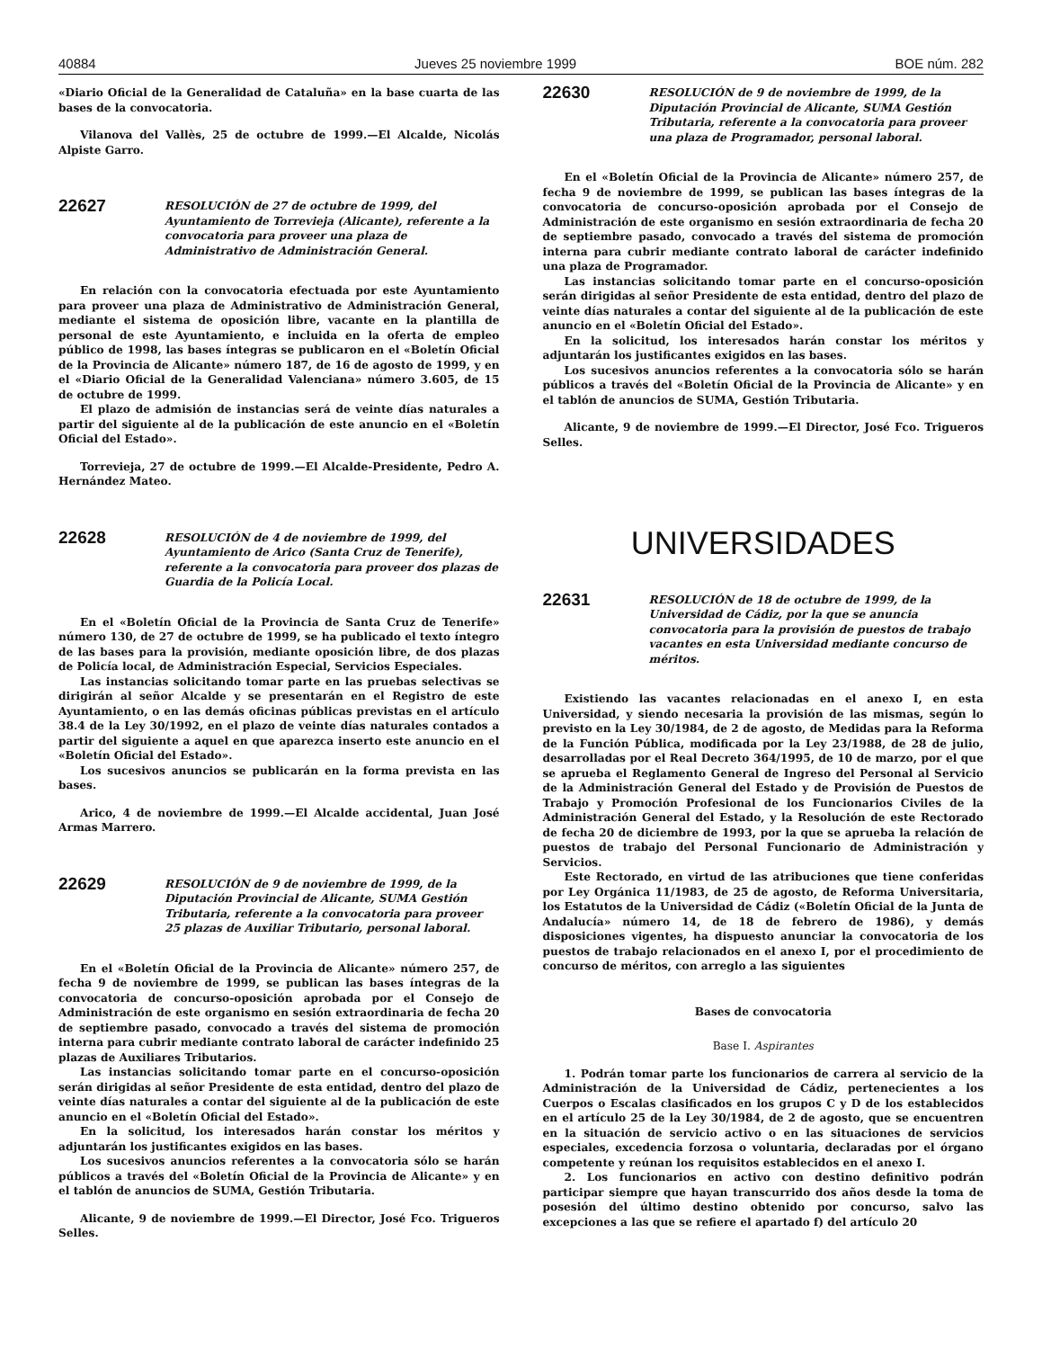40884 Jueves 25 noviembre 1999 BOE núm. 282
«Diario Oficial de la Generalidad de Cataluña» en la base cuarta de las bases de la convocatoria.
Vilanova del Vallès, 25 de octubre de 1999.—El Alcalde, Nicolás Alpiste Garro.
22627
RESOLUCIÓN de 27 de octubre de 1999, del Ayuntamiento de Torrevieja (Alicante), referente a la convocatoria para proveer una plaza de Administrativo de Administración General.
En relación con la convocatoria efectuada por este Ayuntamiento para proveer una plaza de Administrativo de Administración General, mediante el sistema de oposición libre, vacante en la plantilla de personal de este Ayuntamiento, e incluida en la oferta de empleo público de 1998, las bases íntegras se publicaron en el «Boletín Oficial de la Provincia de Alicante» número 187, de 16 de agosto de 1999, y en el «Diario Oficial de la Generalidad Valenciana» número 3.605, de 15 de octubre de 1999.
El plazo de admisión de instancias será de veinte días naturales a partir del siguiente al de la publicación de este anuncio en el «Boletín Oficial del Estado».
Torrevieja, 27 de octubre de 1999.—El Alcalde-Presidente, Pedro A. Hernández Mateo.
22628
RESOLUCIÓN de 4 de noviembre de 1999, del Ayuntamiento de Arico (Santa Cruz de Tenerife), referente a la convocatoria para proveer dos plazas de Guardia de la Policía Local.
En el «Boletín Oficial de la Provincia de Santa Cruz de Tenerife» número 130, de 27 de octubre de 1999, se ha publicado el texto íntegro de las bases para la provisión, mediante oposición libre, de dos plazas de Policía local, de Administración Especial, Servicios Especiales.
Las instancias solicitando tomar parte en las pruebas selectivas se dirigirán al señor Alcalde y se presentarán en el Registro de este Ayuntamiento, o en las demás oficinas públicas previstas en el artículo 38.4 de la Ley 30/1992, en el plazo de veinte días naturales contados a partir del siguiente a aquel en que aparezca inserto este anuncio en el «Boletín Oficial del Estado».
Los sucesivos anuncios se publicarán en la forma prevista en las bases.
Arico, 4 de noviembre de 1999.—El Alcalde accidental, Juan José Armas Marrero.
22629
RESOLUCIÓN de 9 de noviembre de 1999, de la Diputación Provincial de Alicante, SUMA Gestión Tributaria, referente a la convocatoria para proveer 25 plazas de Auxiliar Tributario, personal laboral.
En el «Boletín Oficial de la Provincia de Alicante» número 257, de fecha 9 de noviembre de 1999, se publican las bases íntegras de la convocatoria de concurso-oposición aprobada por el Consejo de Administración de este organismo en sesión extraordinaria de fecha 20 de septiembre pasado, convocado a través del sistema de promoción interna para cubrir mediante contrato laboral de carácter indefinido 25 plazas de Auxiliares Tributarios.
Las instancias solicitando tomar parte en el concurso-oposición serán dirigidas al señor Presidente de esta entidad, dentro del plazo de veinte días naturales a contar del siguiente al de la publicación de este anuncio en el «Boletín Oficial del Estado».
En la solicitud, los interesados harán constar los méritos y adjuntarán los justificantes exigidos en las bases.
Los sucesivos anuncios referentes a la convocatoria sólo se harán públicos a través del «Boletín Oficial de la Provincia de Alicante» y en el tablón de anuncios de SUMA, Gestión Tributaria.
Alicante, 9 de noviembre de 1999.—El Director, José Fco. Trigueros Selles.
22630
RESOLUCIÓN de 9 de noviembre de 1999, de la Diputación Provincial de Alicante, SUMA Gestión Tributaria, referente a la convocatoria para proveer una plaza de Programador, personal laboral.
En el «Boletín Oficial de la Provincia de Alicante» número 257, de fecha 9 de noviembre de 1999, se publican las bases íntegras de la convocatoria de concurso-oposición aprobada por el Consejo de Administración de este organismo en sesión extraordinaria de fecha 20 de septiembre pasado, convocado a través del sistema de promoción interna para cubrir mediante contrato laboral de carácter indefinido una plaza de Programador.
Las instancias solicitando tomar parte en el concurso-oposición serán dirigidas al señor Presidente de esta entidad, dentro del plazo de veinte días naturales a contar del siguiente al de la publicación de este anuncio en el «Boletín Oficial del Estado».
En la solicitud, los interesados harán constar los méritos y adjuntarán los justificantes exigidos en las bases.
Los sucesivos anuncios referentes a la convocatoria sólo se harán públicos a través del «Boletín Oficial de la Provincia de Alicante» y en el tablón de anuncios de SUMA, Gestión Tributaria.
Alicante, 9 de noviembre de 1999.—El Director, José Fco. Trigueros Selles.
UNIVERSIDADES
22631
RESOLUCIÓN de 18 de octubre de 1999, de la Universidad de Cádiz, por la que se anuncia convocatoria para la provisión de puestos de trabajo vacantes en esta Universidad mediante concurso de méritos.
Existiendo las vacantes relacionadas en el anexo I, en esta Universidad, y siendo necesaria la provisión de las mismas, según lo previsto en la Ley 30/1984, de 2 de agosto, de Medidas para la Reforma de la Función Pública, modificada por la Ley 23/1988, de 28 de julio, desarrolladas por el Real Decreto 364/1995, de 10 de marzo, por el que se aprueba el Reglamento General de Ingreso del Personal al Servicio de la Administración General del Estado y de Provisión de Puestos de Trabajo y Promoción Profesional de los Funcionarios Civiles de la Administración General del Estado, y la Resolución de este Rectorado de fecha 20 de diciembre de 1993, por la que se aprueba la relación de puestos de trabajo del Personal Funcionario de Administración y Servicios.
Este Rectorado, en virtud de las atribuciones que tiene conferidas por Ley Orgánica 11/1983, de 25 de agosto, de Reforma Universitaria, los Estatutos de la Universidad de Cádiz («Boletín Oficial de la Junta de Andalucía» número 14, de 18 de febrero de 1986), y demás disposiciones vigentes, ha dispuesto anunciar la convocatoria de los puestos de trabajo relacionados en el anexo I, por el procedimiento de concurso de méritos, con arreglo a las siguientes
Bases de convocatoria
Base I. Aspirantes
1. Podrán tomar parte los funcionarios de carrera al servicio de la Administración de la Universidad de Cádiz, pertenecientes a los Cuerpos o Escalas clasificados en los grupos C y D de los establecidos en el artículo 25 de la Ley 30/1984, de 2 de agosto, que se encuentren en la situación de servicio activo o en las situaciones de servicios especiales, excedencia forzosa o voluntaria, declaradas por el órgano competente y reúnan los requisitos establecidos en el anexo I.
2. Los funcionarios en activo con destino definitivo podrán participar siempre que hayan transcurrido dos años desde la toma de posesión del último destino obtenido por concurso, salvo las excepciones a las que se refiere el apartado f) del artículo 20